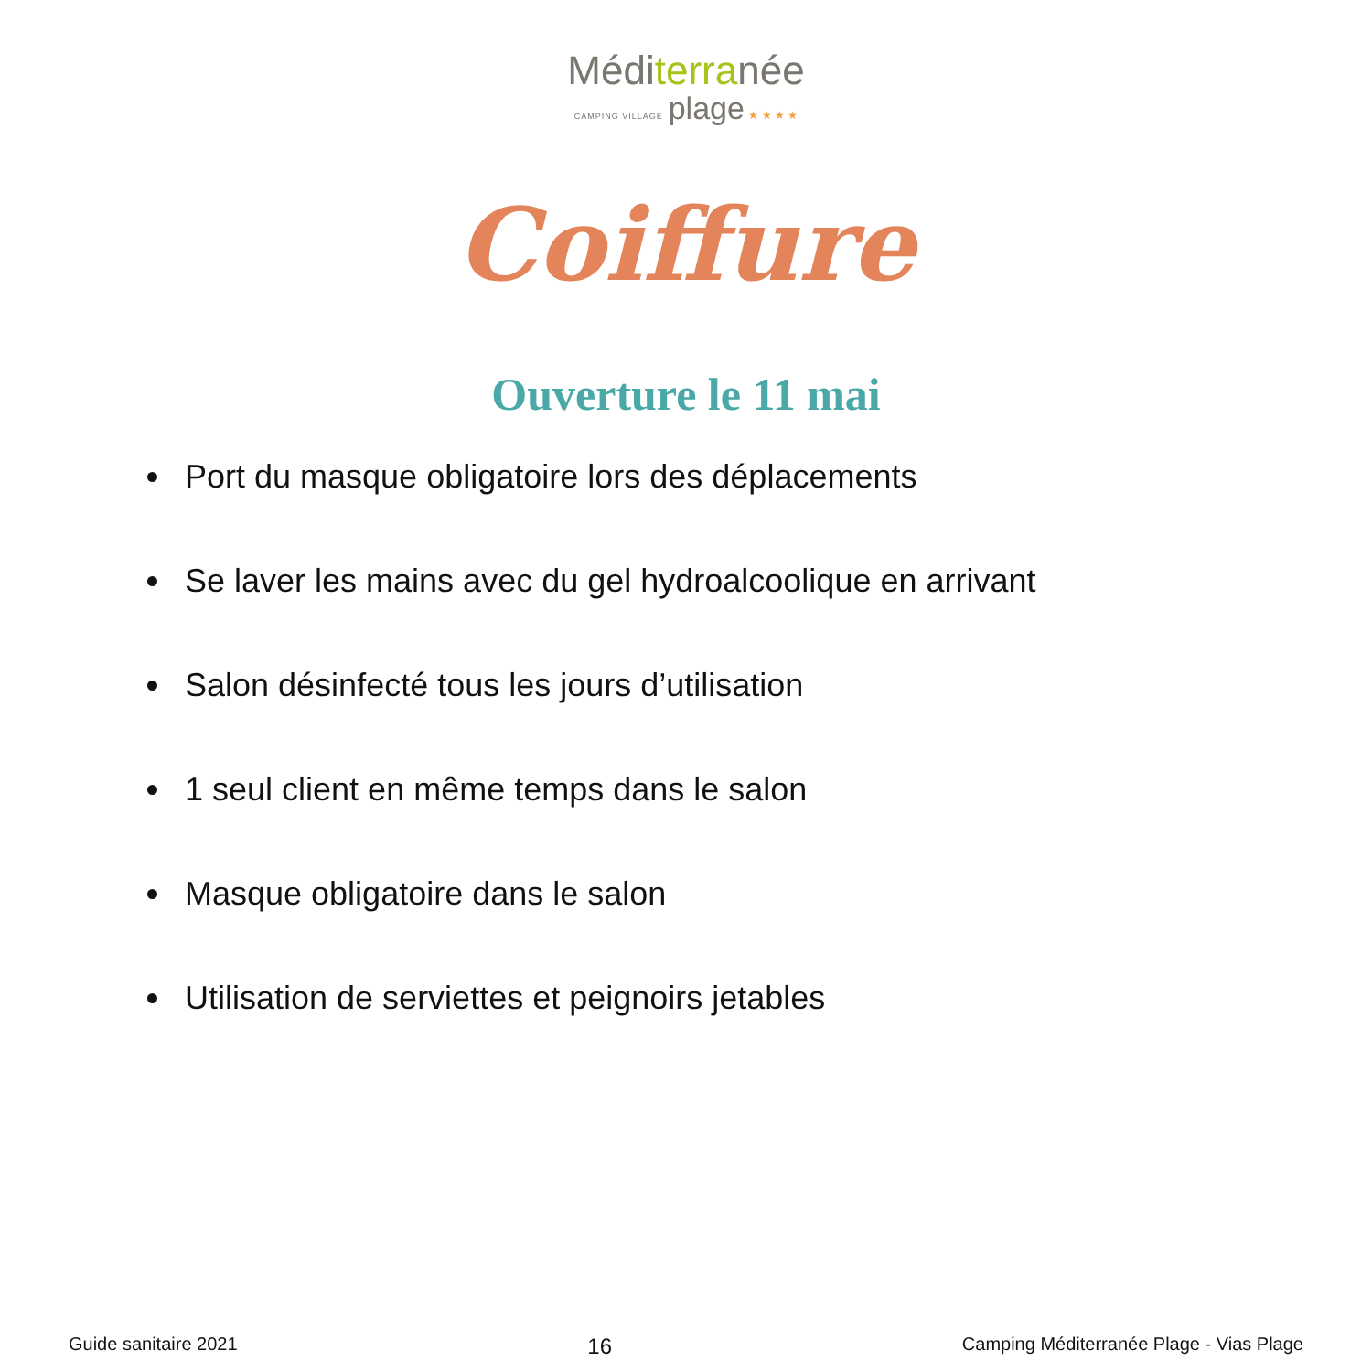Méditerranée
CAMPING VILLAGE plage ★ ★ ★ ★
Coiffure
Ouverture le 11 mai
Port du masque obligatoire lors des déplacements
Se laver les mains avec du gel hydroalcoolique en arrivant
Salon désinfecté tous les jours d’utilisation
1 seul client en même temps dans le salon
Masque obligatoire dans le salon
Utilisation de serviettes et peignoirs jetables
Guide sanitaire 2021 16 Camping Méditerranée Plage - Vias Plage